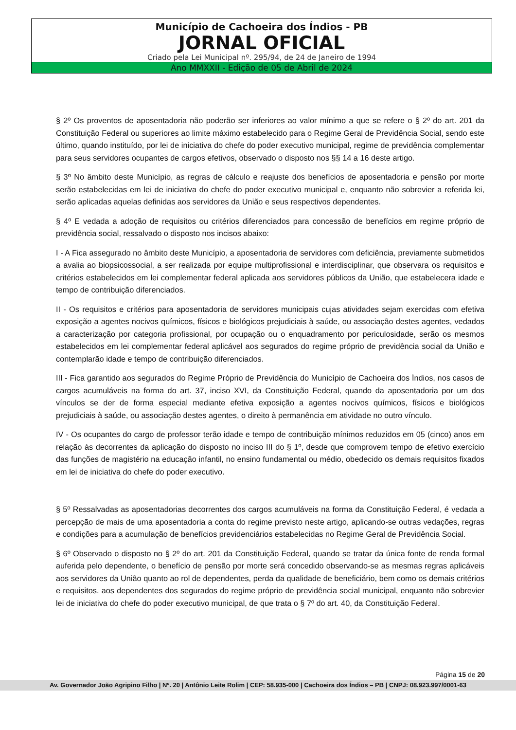Município de Cachoeira dos Índios - PB
JORNAL OFICIAL
Criado pela Lei Municipal nº. 295/94, de 24 de Janeiro de 1994
Ano MMXXII - Edição de 05 de Abril de 2024
§ 2º Os proventos de aposentadoria não poderão ser inferiores ao valor mínimo a que se refere o § 2º do art. 201 da Constituição Federal ou superiores ao limite máximo estabelecido para o Regime Geral de Previdência Social, sendo este último, quando instituído, por lei de iniciativa do chefe do poder executivo municipal, regime de previdência complementar para seus servidores ocupantes de cargos efetivos, observado o disposto nos §§ 14 a 16 deste artigo.
§ 3º No âmbito deste Município, as regras de cálculo e reajuste dos benefícios de aposentadoria e pensão por morte serão estabelecidas em lei de iniciativa do chefe do poder executivo municipal e, enquanto não sobrevier a referida lei, serão aplicadas aquelas definidas aos servidores da União e seus respectivos dependentes.
§ 4º E vedada a adoção de requisitos ou critérios diferenciados para concessão de benefícios em regime próprio de previdência social, ressalvado o disposto nos incisos abaixo:
I - A Fica assegurado no âmbito deste Município, a aposentadoria de servidores com deficiência, previamente submetidos a avalia ao biopsicossocial, a ser realizada por equipe multiprofissional e interdisciplinar, que observara os requisitos e critérios estabelecidos em lei complementar federal aplicada aos servidores públicos da União, que estabelecera idade e tempo de contribuição diferenciados.
II - Os requisitos e critérios para aposentadoria de servidores municipais cujas atividades sejam exercidas com efetiva exposição a agentes nocivos químicos, físicos e biológicos prejudiciais à saúde, ou associação destes agentes, vedados a caracterização por categoria profissional, por ocupação ou o enquadramento por periculosidade, serão os mesmos estabelecidos em lei complementar federal aplicável aos segurados do regime próprio de previdência social da União e contemplarão idade e tempo de contribuição diferenciados.
III - Fica garantido aos segurados do Regime Próprio de Previdência do Município de Cachoeira dos Índios, nos casos de cargos acumuláveis na forma do art. 37, inciso XVI, da Constituição Federal, quando da aposentadoria por um dos vínculos se der de forma especial mediante efetiva exposição a agentes nocivos químicos, físicos e biológicos prejudiciais à saúde, ou associação destes agentes, o direito à permanência em atividade no outro vínculo.
IV - Os ocupantes do cargo de professor terão idade e tempo de contribuição mínimos reduzidos em 05 (cinco) anos em relação às decorrentes da aplicação do disposto no inciso III do § 1º, desde que comprovem tempo de efetivo exercício das funções de magistério na educação infantil, no ensino fundamental ou médio, obedecido os demais requisitos fixados em lei de iniciativa do chefe do poder executivo.
§ 5º Ressalvadas as aposentadorias decorrentes dos cargos acumuláveis na forma da Constituição Federal, é vedada a percepção de mais de uma aposentadoria a conta do regime previsto neste artigo, aplicando-se outras vedações, regras e condições para a acumulação de benefícios previdenciários estabelecidas no Regime Geral de Previdência Social.
§ 6º Observado o disposto no § 2º do art. 201 da Constituição Federal, quando se tratar da única fonte de renda formal auferida pelo dependente, o benefício de pensão por morte será concedido observando-se as mesmas regras aplicáveis aos servidores da União quanto ao rol de dependentes, perda da qualidade de beneficiário, bem como os demais critérios e requisitos, aos dependentes dos segurados do regime próprio de previdência social municipal, enquanto não sobrevier lei de iniciativa do chefe do poder executivo municipal, de que trata o § 7º do art. 40, da Constituição Federal.
Página 15 de 20
Av. Governador João Agripino Filho | Nº. 20 | Antônio Leite Rolim | CEP: 58.935-000 | Cachoeira dos Índios – PB | CNPJ: 08.923.997/0001-63